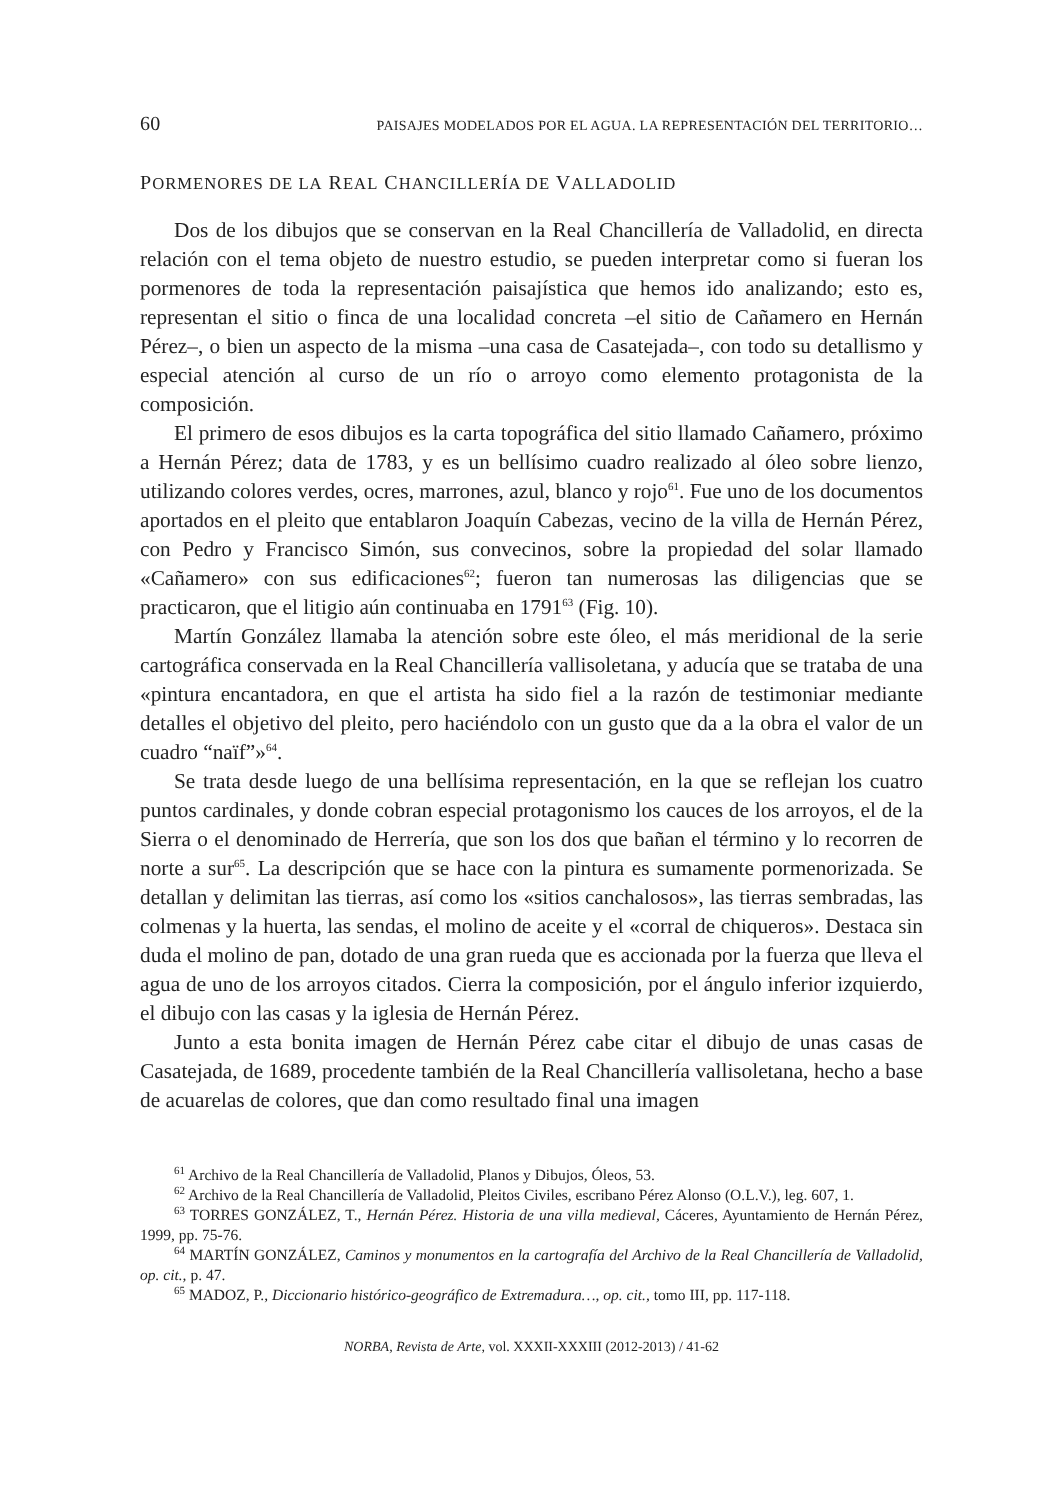60 PAISAJES MODELADOS POR EL AGUA. LA REPRESENTACIÓN DEL TERRITORIO…
PORMENORES DE LA REAL CHANCILLERÍA DE VALLADOLID
Dos de los dibujos que se conservan en la Real Chancillería de Valladolid, en directa relación con el tema objeto de nuestro estudio, se pueden interpretar como si fueran los pormenores de toda la representación paisajística que hemos ido analizando; esto es, representan el sitio o finca de una localidad concreta –el sitio de Cañamero en Hernán Pérez–, o bien un aspecto de la misma –una casa de Casatejada–, con todo su detallismo y especial atención al curso de un río o arroyo como elemento protagonista de la composición.
El primero de esos dibujos es la carta topográfica del sitio llamado Cañamero, próximo a Hernán Pérez; data de 1783, y es un bellísimo cuadro realizado al óleo sobre lienzo, utilizando colores verdes, ocres, marrones, azul, blanco y rojo<sup>61</sup>. Fue uno de los documentos aportados en el pleito que entablaron Joaquín Cabezas, vecino de la villa de Hernán Pérez, con Pedro y Francisco Simón, sus convecinos, sobre la propiedad del solar llamado «Cañamero» con sus edificaciones<sup>62</sup>; fueron tan numerosas las diligencias que se practicaron, que el litigio aún continuaba en 1791<sup>63</sup> (Fig. 10).
Martín González llamaba la atención sobre este óleo, el más meridional de la serie cartográfica conservada en la Real Chancillería vallisoletana, y aducía que se trataba de una «pintura encantadora, en que el artista ha sido fiel a la razón de testimoniar mediante detalles el objetivo del pleito, pero haciéndolo con un gusto que da a la obra el valor de un cuadro “naïf”»<sup>64</sup>.
Se trata desde luego de una bellísima representación, en la que se reflejan los cuatro puntos cardinales, y donde cobran especial protagonismo los cauces de los arroyos, el de la Sierra o el denominado de Herrería, que son los dos que bañan el término y lo recorren de norte a sur<sup>65</sup>. La descripción que se hace con la pintura es sumamente pormenorizada. Se detallan y delimitan las tierras, así como los «sitios canchalosos», las tierras sembradas, las colmenas y la huerta, las sendas, el molino de aceite y el «corral de chiqueros». Destaca sin duda el molino de pan, dotado de una gran rueda que es accionada por la fuerza que lleva el agua de uno de los arroyos citados. Cierra la composición, por el ángulo inferior izquierdo, el dibujo con las casas y la iglesia de Hernán Pérez.
Junto a esta bonita imagen de Hernán Pérez cabe citar el dibujo de unas casas de Casatejada, de 1689, procedente también de la Real Chancillería vallisoletana, hecho a base de acuarelas de colores, que dan como resultado final una imagen
<sup>61</sup> Archivo de la Real Chancillería de Valladolid, Planos y Dibujos, Óleos, 53.
<sup>62</sup> Archivo de la Real Chancillería de Valladolid, Pleitos Civiles, escribano Pérez Alonso (O.L.V.), leg. 607, 1.
<sup>63</sup> TORRES GONZÁLEZ, T., Hernán Pérez. Historia de una villa medieval, Cáceres, Ayuntamiento de Hernán Pérez, 1999, pp. 75-76.
<sup>64</sup> MARTÍN GONZÁLEZ, Caminos y monumentos en la cartografía del Archivo de la Real Chancillería de Valladolid, op. cit., p. 47.
<sup>65</sup> MADOZ, P., Diccionario histórico-geográfico de Extremadura…, op. cit., tomo III, pp. 117-118.
NORBA, Revista de Arte, vol. XXXII-XXXIII (2012-2013) / 41-62